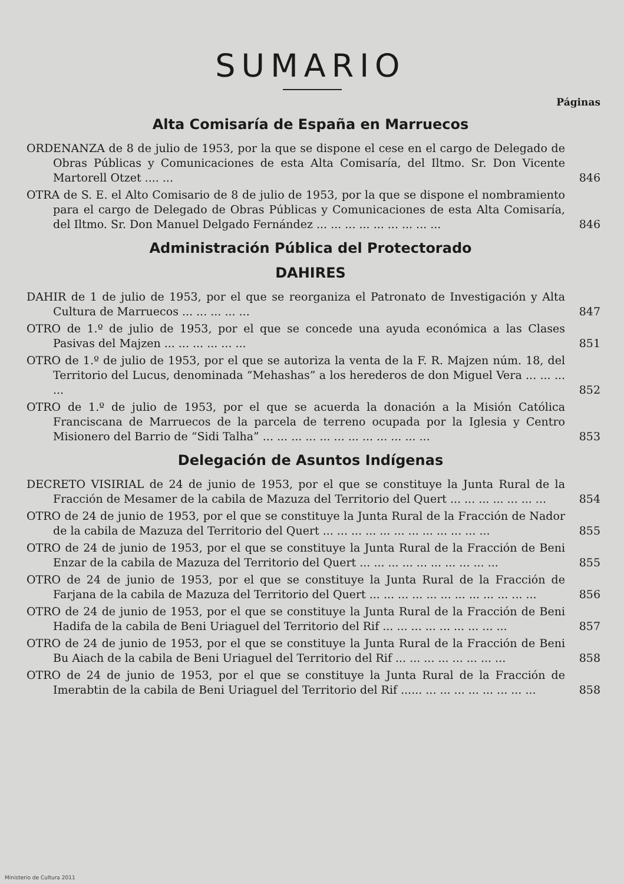SUMARIO
Páginas
Alta Comisaría de España en Marruecos
ORDENANZA de 8 de julio de 1953, por la que se dispone el cese en el cargo de Delegado de Obras Públicas y Comunicaciones de esta Alta Comisaría, del Iltmo. Sr. Don Vicente Martorell Otzet .... ...
846
OTRA de S. E. el Alto Comisario de 8 de julio de 1953, por la que se dispone el nombramiento para el cargo de Delegado de Obras Públicas y Comunicaciones de esta Alta Comisaría, del Iltmo. Sr. Don Manuel Delgado Fernández ... ... ... ... ... ... ... ... ...
846
Administración Pública del Protectorado
DAHIRES
DAHIR de 1 de julio de 1953, por el que se reorganiza el Patronato de Investigación y Alta Cultura de Marruecos ... ... ... ... ...
847
OTRO de 1.º de julio de 1953, por el que se concede una ayuda económica a las Clases Pasivas del Majzen ... ... ... ... ... ...
851
OTRO de 1.º de julio de 1953, por el que se autoriza la venta de la F. R. Majzen núm. 18, del Territorio del Lucus, denominada “Mehashas” a los herederos de don Miguel Vera ... ... ... ...
852
OTRO de 1.º de julio de 1953, por el que se acuerda la donación a la Misión Católica Franciscana de Marruecos de la parcela de terreno ocupada por la Iglesia y Centro Misionero del Barrio de “Sidi Talha” ... ... ... ... ... ... ... ... ... ... ... ...
853
Delegación de Asuntos Indígenas
DECRETO VISIRIAL de 24 de junio de 1953, por el que se constituye la Junta Rural de la Fracción de Mesamer de la cabila de Mazuza del Territorio del Quert ... ... ... ... ... ... ...
854
OTRO de 24 de junio de 1953, por el que se constituye la Junta Rural de la Fracción de Nador de la cabila de Mazuza del Territorio del Quert ... ... ... ... ... ... ... ... ... ... ... ...
855
OTRO de 24 de junio de 1953, por el que se constituye la Junta Rural de la Fracción de Beni Enzar de la cabila de Mazuza del Territorio del Quert ... ... ... ... ... ... ... ... ... ...
855
OTRO de 24 de junio de 1953, por el que se constituye la Junta Rural de la Fracción de Farjana de la cabila de Mazuza del Territorio del Quert ... ... ... ... ... ... ... ... ... ... ... ...
856
OTRO de 24 de junio de 1953, por el que se constituye la Junta Rural de la Fracción de Beni Hadifa de la cabila de Beni Uriaguel del Territorio del Rif ... ... ... ... ... ... ... ... ...
857
OTRO de 24 de junio de 1953, por el que se constituye la Junta Rural de la Fracción de Beni Bu Aiach de la cabila de Beni Uriaguel del Territorio del Rif ... ... ... ... ... ... ... ...
858
OTRO de 24 de junio de 1953, por el que se constituye la Junta Rural de la Fracción de Imerabtin de la cabila de Beni Uriaguel del Territorio del Rif ...... ... ... ... ... ... ... ... ...
858
Ministerio de Cultura 2011